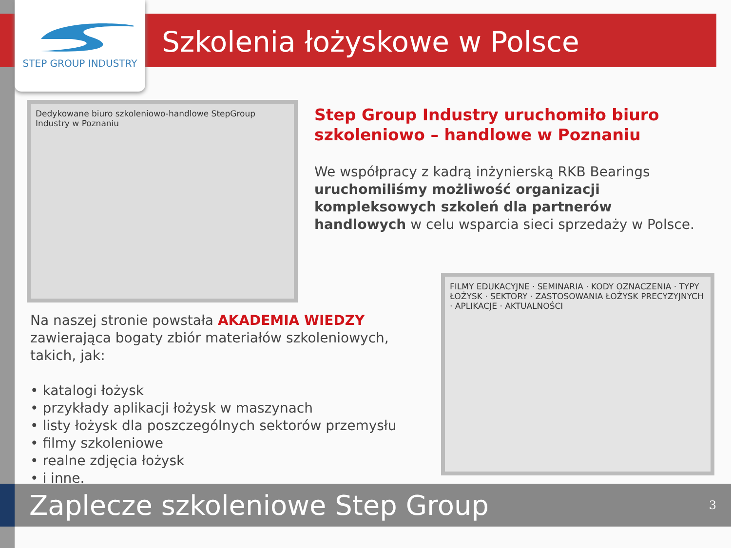STEP GROUP INDUSTRY
Szkolenia łożyskowe w Polsce
Dedykowane biuro szkoleniowo-handlowe StepGroup Industry w Poznaniu
Step Group Industry uruchomiło biuro szkoleniowo – handlowe w Poznaniu
We współpracy z kadrą inżynierską RKB Bearings uruchomiliśmy możliwość organizacji kompleksowych szkoleń dla partnerów handlowych w celu wsparcia sieci sprzedaży w Polsce.
Na naszej stronie powstała AKADEMIA WIEDZY zawierająca bogaty zbiór materiałów szkoleniowych, takich, jak:
• katalogi łożysk
• przykłady aplikacji łożysk w maszynach
• listy łożysk dla poszczególnych sektorów przemysłu
• filmy szkoleniowe
• realne zdjęcia łożysk
• i inne.
FILMY EDUKACYJNE · SEMINARIA · KODY OZNACZENIA · TYPY ŁOŻYSK · SEKTORY · ZASTOSOWANIA ŁOŻYSK PRECYZYJNYCH · APLIKACJE · AKTUALNOŚCI
Zaplecze szkoleniowe Step Group 3